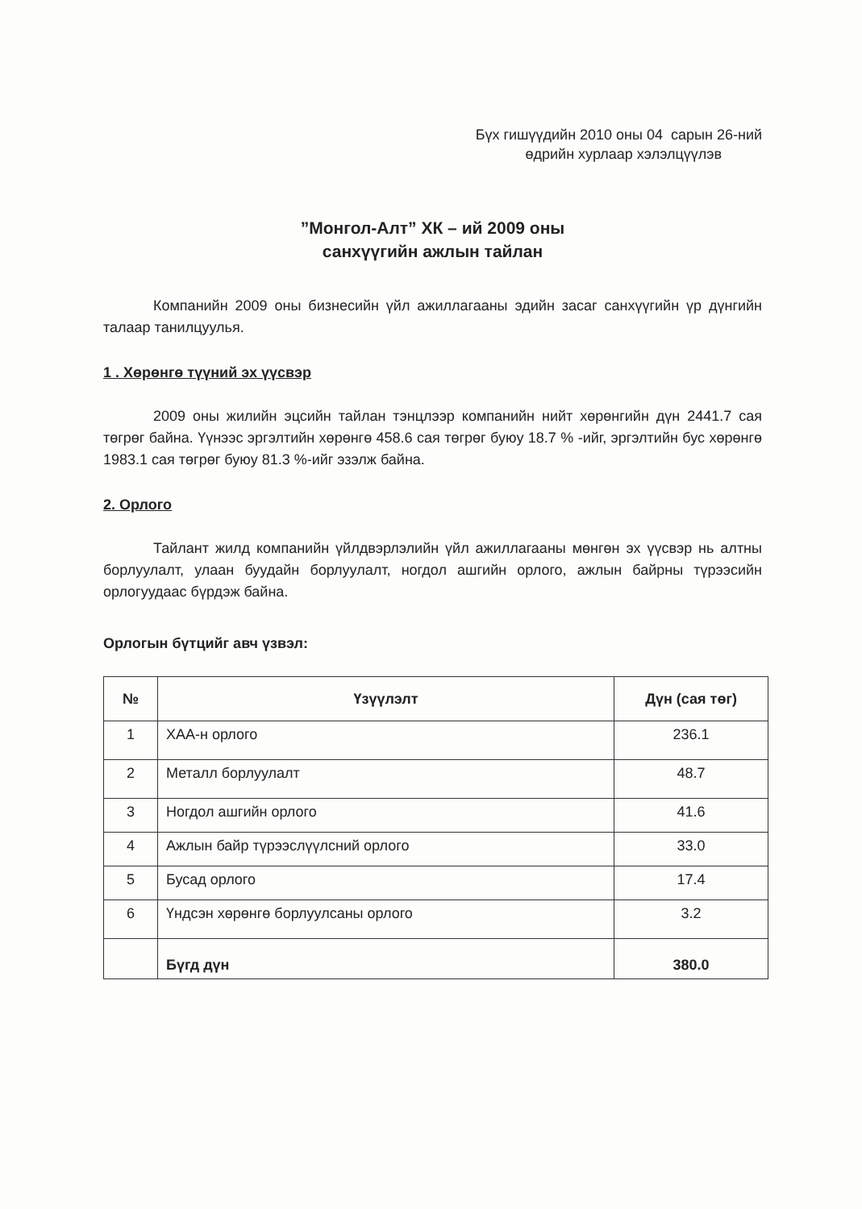Бүх гишүүдийн 2010 оны 04 сарын 26-ний
өдрийн хурлаар хэлэлцүүлэв
”Монгол-Алт” ХК – ий 2009 оны
санхүүгийн ажлын тайлан
Компанийн 2009 оны бизнесийн үйл ажиллагааны эдийн засаг санхүүгийн үр дүнгийн талаар танилцуулья.
1 . Хөрөнгө түүний эх үүсвэр
2009 оны жилийн эцсийн тайлан тэнцлээр компанийн нийт хөрөнгийн дүн 2441.7 сая төгрөг байна. Үүнээс эргэлтийн хөрөнгө 458.6 сая төгрөг буюу 18.7 % -ийг, эргэлтийн бус хөрөнгө 1983.1 сая төгрөг буюу 81.3 %-ийг эзэлж байна.
2. Орлого
Тайлант жилд компанийн үйлдвэрлэлийн үйл ажиллагааны мөнгөн эх үүсвэр нь алтны борлуулалт, улаан буудайн борлуулалт, ногдол ашгийн орлого, ажлын байрны түрээсийн орлогуудаас бүрдэж байна.
Орлогын бүтцийг авч үзвэл:
| № | Үзүүлэлт | Дүн (сая төг) |
| --- | --- | --- |
| 1 | ХАА-н орлого | 236.1 |
| 2 | Металл борлуулалт | 48.7 |
| 3 | Ногдол ашгийн орлого | 41.6 |
| 4 | Ажлын байр түрээслүүлсний орлого | 33.0 |
| 5 | Бусад орлого | 17.4 |
| 6 | Үндсэн хөрөнгө борлуулсаны орлого | 3.2 |
| | Бүгд дүн | 380.0 |